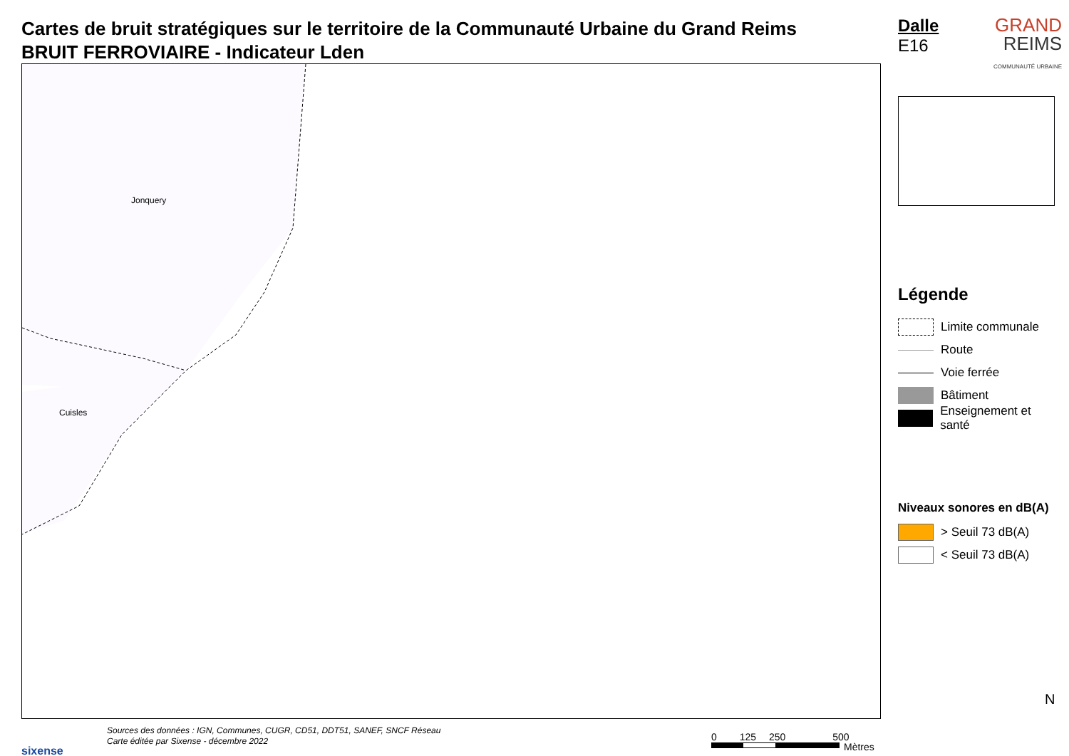Cartes de bruit stratégiques sur le territoire de la Communauté Urbaine du Grand Reims
BRUIT FERROVIAIRE - Indicateur Lden
Jonquery
Cuisles
Dalle
E16
GRAND
REIMS
COMMUNAUTÉ URBAINE
Légende
Limite communale
Route
Voie ferrée
Bâtiment
Enseignement et santé
Niveaux sonores en dB(A)
> Seuil 73 dB(A)
< Seuil 73 dB(A)
N
sixense
Sources des données : IGN, Communes, CUGR, CD51, DDT51, SANEF, SNCF Réseau
Carte éditée par Sixense - décembre 2022
0 125 250 500
Mètres